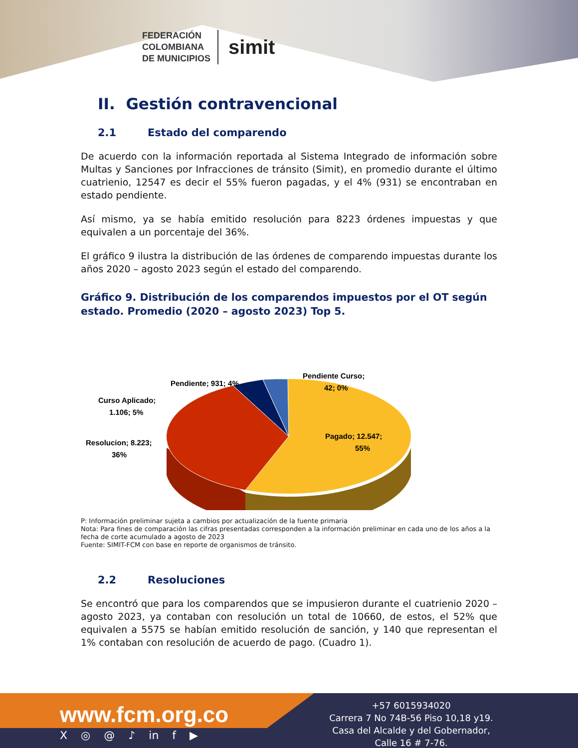FEDERACIÓN
COLOMBIANA
DE MUNICIPIOS
simit
II. Gestión contravencional
2.1 Estado del comparendo
De acuerdo con la información reportada al Sistema Integrado de información sobre Multas y Sanciones por Infracciones de tránsito (Simit), en promedio durante el último cuatrienio, 12547 es decir el 55% fueron pagadas, y el 4% (931) se encontraban en estado pendiente.
Así mismo, ya se había emitido resolución para 8223 órdenes impuestas y que equivalen a un porcentaje del 36%.
El gráfico 9 ilustra la distribución de las órdenes de comparendo impuestas durante los años 2020 – agosto 2023 según el estado del comparendo.
Gráfico 9. Distribución de los comparendos impuestos por el OT según estado. Promedio (2020 – agosto 2023) Top 5.
Pagado; 12.547;
55%
Resolucion; 8.223;
36%
Curso Aplicado;
1.106; 5%
Pendiente; 931; 4%
Pendiente Curso;
42; 0%
P: Información preliminar sujeta a cambios por actualización de la fuente primaria
Nota: Para fines de comparación las cifras presentadas corresponden a la información preliminar en cada uno de los años a la fecha de corte acumulado a agosto de 2023
Fuente: SIMIT-FCM con base en reporte de organismos de tránsito.
2.2 Resoluciones
Se encontró que para los comparendos que se impusieron durante el cuatrienio 2020 – agosto 2023, ya contaban con resolución un total de 10660, de estos, el 52% que equivalen a 5575 se habían emitido resolución de sanción, y 140 que representan el 1% contaban con resolución de acuerdo de pago. (Cuadro 1).
www.fcm.org.co
X ◎ @ ♪ in f ▶
+57 6015934020
Carrera 7 No 74B-56 Piso 10,18 y19.
Casa del Alcalde y del Gobernador,
Calle 16 # 7-76.